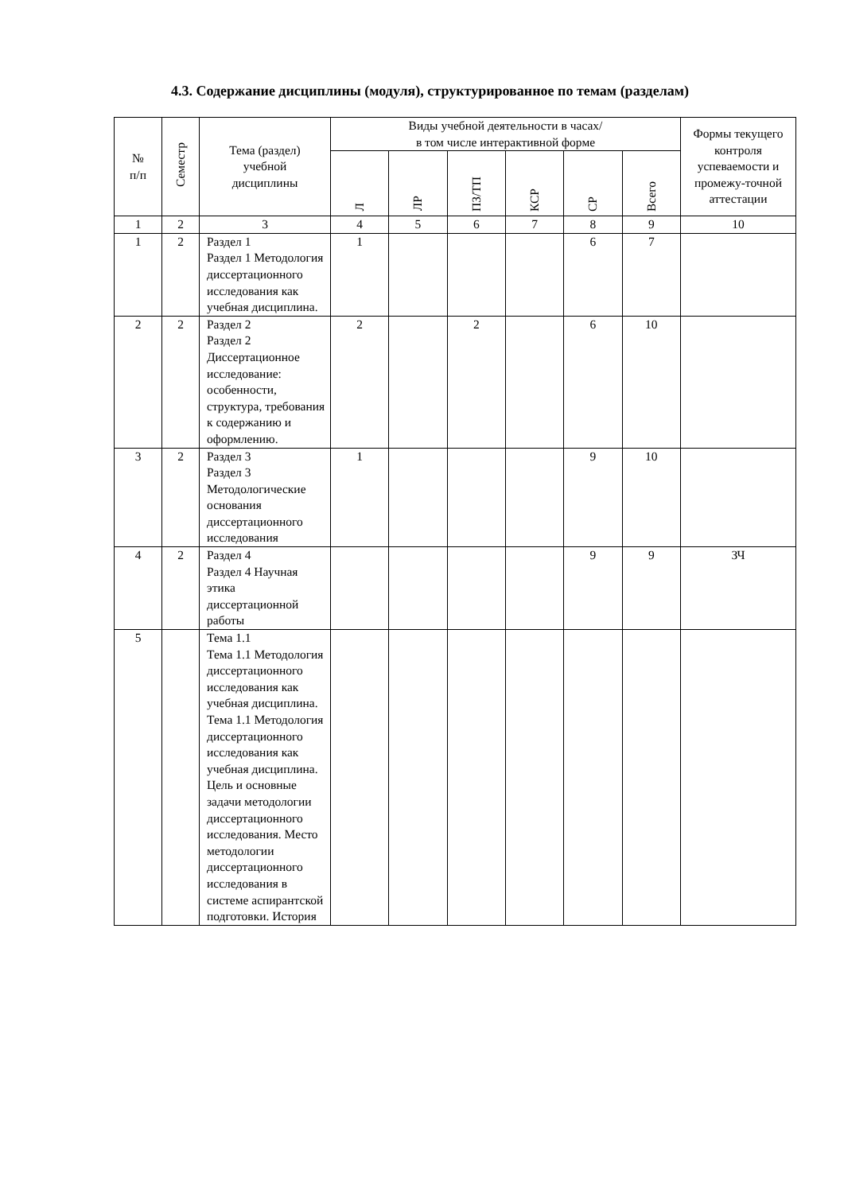4.3. Содержание дисциплины (модуля), структурированное по темам (разделам)
| № п/п | Семестр | Тема (раздел) учебной дисциплины | Виды учебной деятельности в часах/ в том числе интерактивной форме | | | | | | Формы текущего контроля успеваемости и промежу-точной аттестации |
| --- | --- | --- | --- | --- | --- | --- | --- | --- | --- |
| | | | Л | ЛР | ПЗ/ТП | КСР | СР | Всего | |
| 1 | 2 | 3 | 4 | 5 | 6 | 7 | 8 | 9 | 10 |
| 1 | 2 | Раздел 1 Раздел 1 Методология диссертационного исследования как учебная дисциплина. | 1 | | | | 6 | 7 | |
| 2 | 2 | Раздел 2 Раздел 2 Диссертационное исследование: особенности, структура, требования к содержанию и оформлению. | 2 | | 2 | | 6 | 10 | |
| 3 | 2 | Раздел 3 Раздел 3 Методологические основания диссертационного исследования | 1 | | | | 9 | 10 | |
| 4 | 2 | Раздел 4 Раздел 4 Научная этика диссертационной работы | | | | | 9 | 9 | ЗЧ |
| 5 | | Тема 1.1 Тема 1.1 Методология диссертационного исследования как учебная дисциплина. Тема 1.1 Методология диссертационного исследования как учебная дисциплина. Цель и основные задачи методологии диссертационного исследования. Место методологии диссертационного исследования в системе аспирантской подготовки. История | | | | | | | |